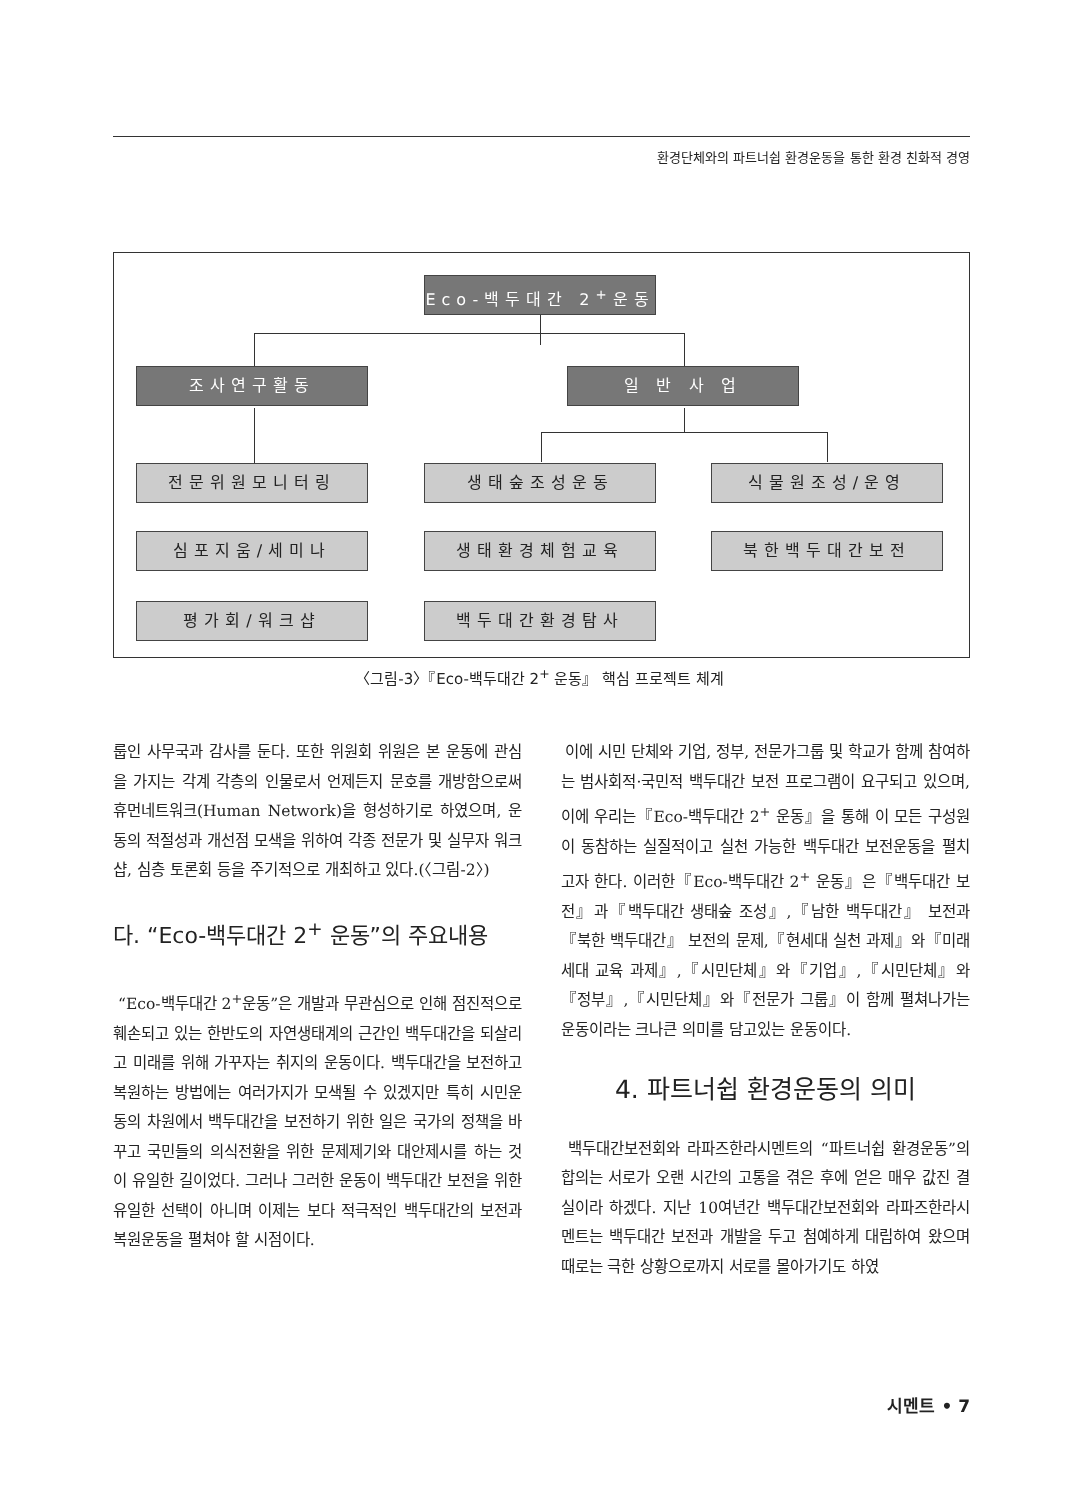환경단체와의 파트너쉽 환경운동을 통한 환경 친화적 경영
Eco-백두대간 2<sup>+</sup>운동
조사연구활동 일 반 사 업
전문위원모니터링 생태숲조성운동 식물원조성/운영
심포지움/세미나 생태환경체험교육 북한백두대간보전
평가회/워크샵 백두대간환경탐사
〈그림-3〉『Eco-백두대간 2<sup>+</sup> 운동』 핵심 프로젝트 체계
룹인 사무국과 감사를 둔다. 또한 위원회 위원은 본 운동에 관심을 가지는 각계 각층의 인물로서 언제든지 문호를 개방함으로써 휴먼네트워크(Human Network)을 형성하기로 하였으며, 운동의 적절성과 개선점 모색을 위하여 각종 전문가 및 실무자 워크샵, 심층 토론회 등을 주기적으로 개최하고 있다.(〈그림-2〉)
다. “Eco-백두대간 2<sup>+</sup> 운동”의 주요내용
“Eco-백두대간 2<sup>+</sup>운동”은 개발과 무관심으로 인해 점진적으로 훼손되고 있는 한반도의 자연생태계의 근간인 백두대간을 되살리고 미래를 위해 가꾸자는 취지의 운동이다. 백두대간을 보전하고 복원하는 방법에는 여러가지가 모색될 수 있겠지만 특히 시민운동의 차원에서 백두대간을 보전하기 위한 일은 국가의 정책을 바꾸고 국민들의 의식전환을 위한 문제제기와 대안제시를 하는 것이 유일한 길이었다. 그러나 그러한 운동이 백두대간 보전을 위한 유일한 선택이 아니며 이제는 보다 적극적인 백두대간의 보전과 복원운동을 펼쳐야 할 시점이다.
이에 시민 단체와 기업, 정부, 전문가그룹 및 학교가 함께 참여하는 범사회적·국민적 백두대간 보전 프로그램이 요구되고 있으며, 이에 우리는『Eco-백두대간 2<sup>+</sup> 운동』을 통해 이 모든 구성원이 동참하는 실질적이고 실천 가능한 백두대간 보전운동을 펼치고자 한다. 이러한『Eco-백두대간 2<sup>+</sup> 운동』은『백두대간 보전』과『백두대간 생태숲 조성』,『남한 백두대간』 보전과『북한 백두대간』 보전의 문제,『현세대 실천 과제』와『미래세대 교육 과제』,『시민단체』와『기업』,『시민단체』와『정부』,『시민단체』와『전문가 그룹』이 함께 펼쳐나가는 운동이라는 크나큰 의미를 담고있는 운동이다.
4. 파트너쉽 환경운동의 의미
백두대간보전회와 라파즈한라시멘트의 “파트너쉽 환경운동”의 합의는 서로가 오랜 시간의 고통을 겪은 후에 얻은 매우 값진 결실이라 하겠다. 지난 10여년간 백두대간보전회와 라파즈한라시멘트는 백두대간 보전과 개발을 두고 첨예하게 대립하여 왔으며 때로는 극한 상황으로까지 서로를 몰아가기도 하였
시멘트 • 7